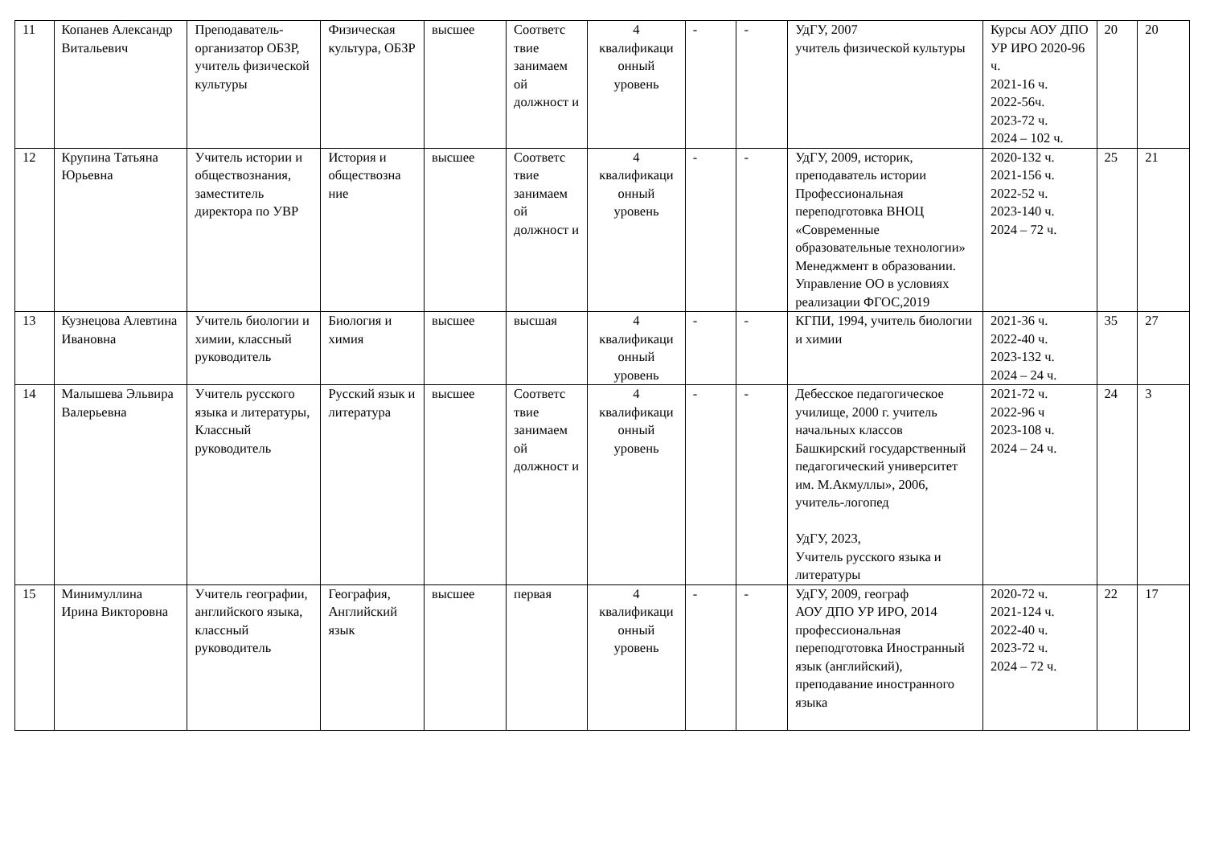| 11 | Копанев Александр Витальевич | Преподаватель-организатор ОБЗР, учитель физической культуры | Физическая культура, ОБЗР | высшее | Соответс твие занимаем ой должност и | 4 квалификаци онный уровень | - | - | УдГУ, 2007 учитель физической культуры | Курсы АОУ ДПО УР ИРО 2020-96 ч. 2021-16 ч. 2022-56ч. 2023-72 ч. 2024 – 102 ч. | 20 | 20 |
| 12 | Крупина Татьяна Юрьевна | Учитель истории и обществознания, заместитель директора по УВР | История и обществозна ние | высшее | Соответс твие занимаем ой должност и | 4 квалификаци онный уровень | - | - | УдГУ, 2009, историк, преподаватель истории Профессиональная переподготовка ВНОЦ «Современные образовательные технологии» Менеджмент в образовании. Управление ОО в условиях реализации ФГОС,2019 | 2020-132 ч. 2021-156 ч. 2022-52 ч. 2023-140 ч. 2024 – 72 ч. | 25 | 21 |
| 13 | Кузнецова Алевтина Ивановна | Учитель биологии и химии, классный руководитель | Биология и химия | высшее | высшая | 4 квалификаци онный уровень | - | - | КГПИ, 1994, учитель биологии и химии | 2021-36 ч. 2022-40 ч. 2023-132 ч. 2024 – 24 ч. | 35 | 27 |
| 14 | Малышева Эльвира Валерьевна | Учитель русского языка и литературы, Классный руководитель | Русский язык и литература | высшее | Соответс твие занимаем ой должност и | 4 квалификаци онный уровень | - | - | Дебесское педагогическое училище, 2000 г. учитель начальных классов Башкирский государственный педагогический университет им. М.Акмуллы», 2006, учитель-логопед УдГУ, 2023, Учитель русского языка и литературы | 2021-72 ч. 2022-96 ч 2023-108 ч. 2024 – 24 ч. | 24 | 3 |
| 15 | Минимуллина Ирина Викторовна | Учитель географии, английского языка, классный руководитель | География, Английский язык | высшее | первая | 4 квалификаци онный уровень | - | - | УдГУ, 2009, географ АОУ ДПО УР ИРО, 2014 профессиональная переподготовка Иностранный язык (английский), преподавание иностранного языка | 2020-72 ч. 2021-124 ч. 2022-40 ч. 2023-72 ч. 2024 – 72 ч. | 22 | 17 |